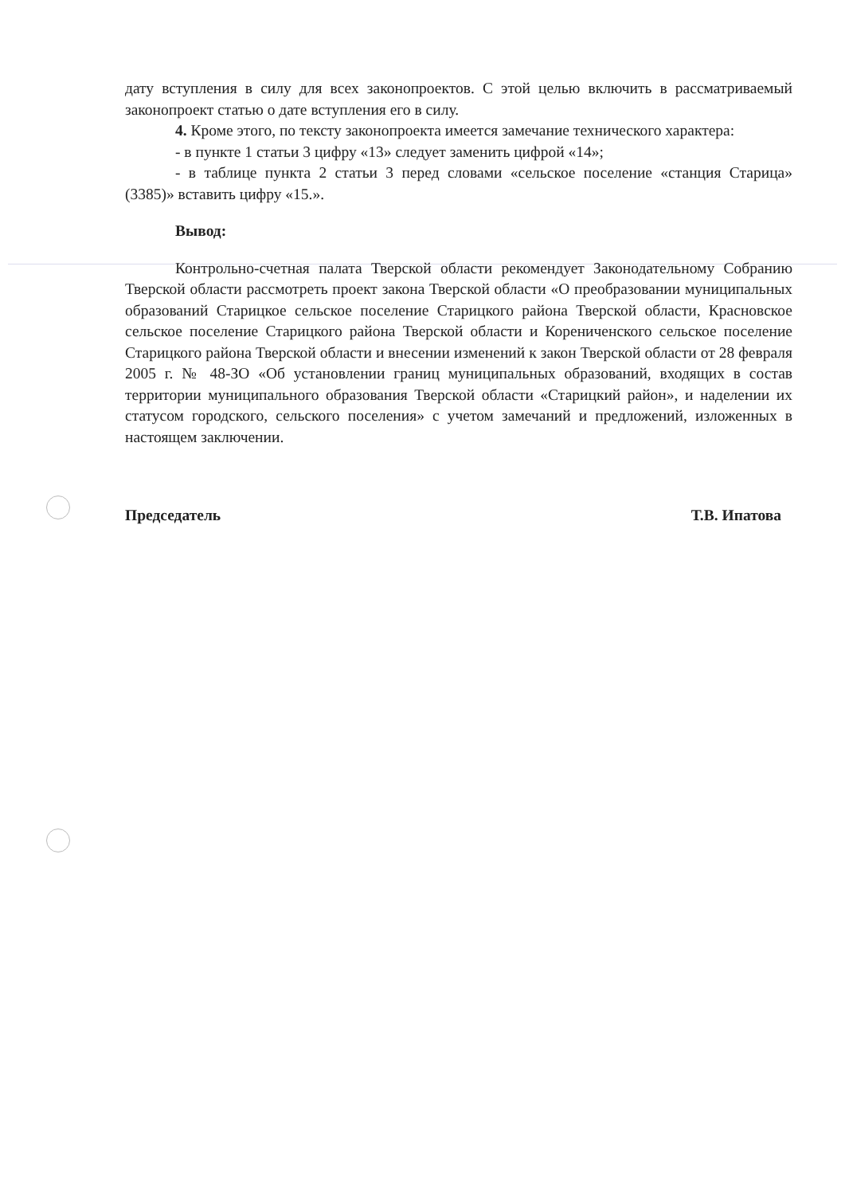дату вступления в силу для всех законопроектов. С этой целью включить в рассматриваемый законопроект статью о дате вступления его в силу.
4. Кроме этого, по тексту законопроекта имеется замечание технического характера:
- в пункте 1 статьи 3 цифру «13» следует заменить цифрой «14»;
- в таблице пункта 2 статьи 3 перед словами «сельское поселение «станция Старица» (3385)» вставить цифру «15.».
Вывод:
Контрольно-счетная палата Тверской области рекомендует Законодательному Собранию Тверской области рассмотреть проект закона Тверской области «О преобразовании муниципальных образований Старицкое сельское поселение Старицкого района Тверской области, Красновское сельское поселение Старицкого района Тверской области и Корениченского сельское поселение Старицкого района Тверской области и внесении изменений к закон Тверской области от 28 февраля 2005 г. № 48-ЗО «Об установлении границ муниципальных образований, входящих в состав территории муниципального образования Тверской области «Старицкий район», и наделении их статусом городского, сельского поселения» с учетом замечаний и предложений, изложенных в настоящем заключении.
Председатель Т.В. Ипатова